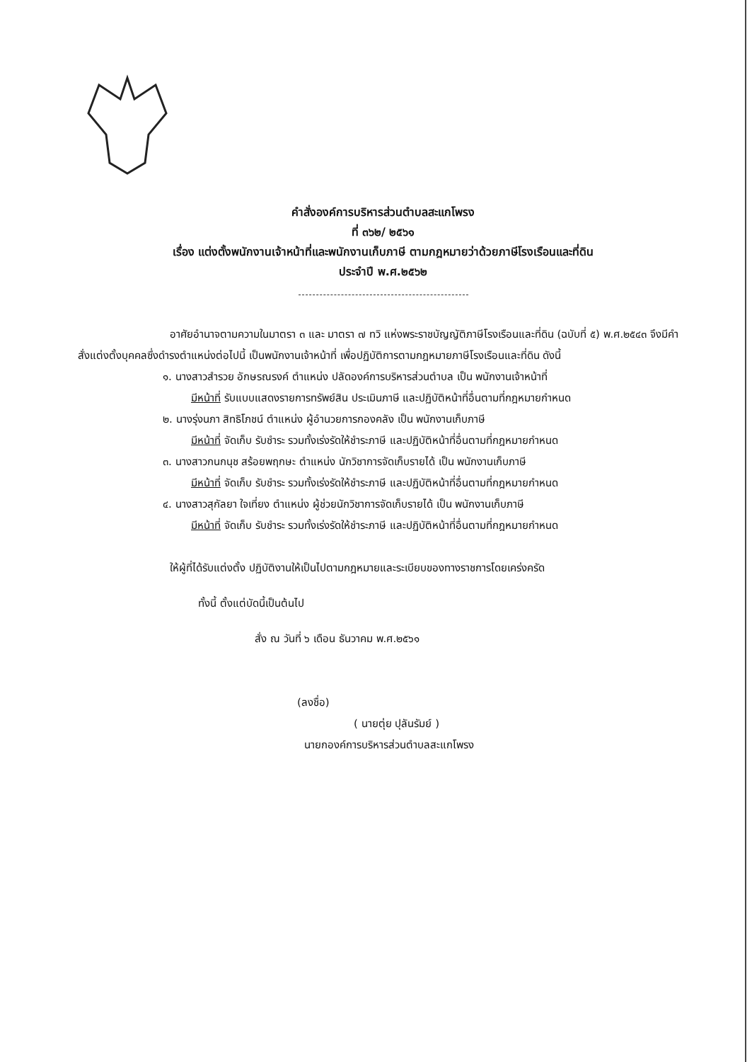คำสั่งองค์การบริหารส่วนตำบลสะแกโพรง
ที่ ๓๖๒/ ๒๕๖๑
เรื่อง แต่งตั้งพนักงานเจ้าหน้าที่และพนักงานเก็บภาษี ตามกฎหมายว่าด้วยภาษีโรงเรือนและที่ดิน
ประจำปี พ.ศ.๒๕๖๒
อาศัยอำนาจตามความในมาตรา ๓ และ มาตรา ๗ ทวิ แห่งพระราชบัญญัติภาษีโรงเรือนและที่ดิน (ฉบับที่ ๕) พ.ศ.๒๕๔๓ จึงมีคำสั่งแต่งตั้งบุคคลซึ่งดำรงตำแหน่งต่อไปนี้ เป็นพนักงานเจ้าหน้าที่ เพื่อปฏิบัติการตามกฎหมายภาษีโรงเรือนและที่ดิน ดังนี้
๑. นางสาวสำรวย อักษรณรงค์ ตำแหน่ง ปลัดองค์การบริหารส่วนตำบล เป็น พนักงานเจ้าหน้าที่
มีหน้าที่ รับแบบแสดงรายการทรัพย์สิน ประเมินภาษี และปฏิบัติหน้าที่อื่นตามที่กฎหมายกำหนด
๒. นางรุ่งนภา สิทธิโภชน์ ตำแหน่ง ผู้อำนวยการกองคลัง เป็น พนักงานเก็บภาษี
มีหน้าที่ จัดเก็บ รับชำระ รวมทั้งเร่งรัดให้ชำระภาษี และปฏิบัติหน้าที่อื่นตามที่กฎหมายกำหนด
๓. นางสาวกนกนุช สร้อยพฤกษะ ตำแหน่ง นักวิชาการจัดเก็บรายได้ เป็น พนักงานเก็บภาษี
มีหน้าที่ จัดเก็บ รับชำระ รวมทั้งเร่งรัดให้ชำระภาษี และปฏิบัติหน้าที่อื่นตามที่กฎหมายกำหนด
๔. นางสาวสุกัลยา ใจเที่ยง ตำแหน่ง ผู้ช่วยนักวิชาการจัดเก็บรายได้ เป็น พนักงานเก็บภาษี
มีหน้าที่ จัดเก็บ รับชำระ รวมทั้งเร่งรัดให้ชำระภาษี และปฏิบัติหน้าที่อื่นตามที่กฎหมายกำหนด
ให้ผู้ที่ได้รับแต่งตั้ง ปฏิบัติงานให้เป็นไปตามกฎหมายและระเบียบของทางราชการโดยเคร่งครัด
ทั้งนี้ ตั้งแต่บัดนี้เป็นต้นไป
สั่ง ณ วันที่ ๖ เดือน ธันวาคม พ.ศ.๒๕๖๑
(ลงชื่อ)
( นายตุ่ย ปุลันรัมย์ )
นายกองค์การบริหารส่วนตำบลสะแกโพรง